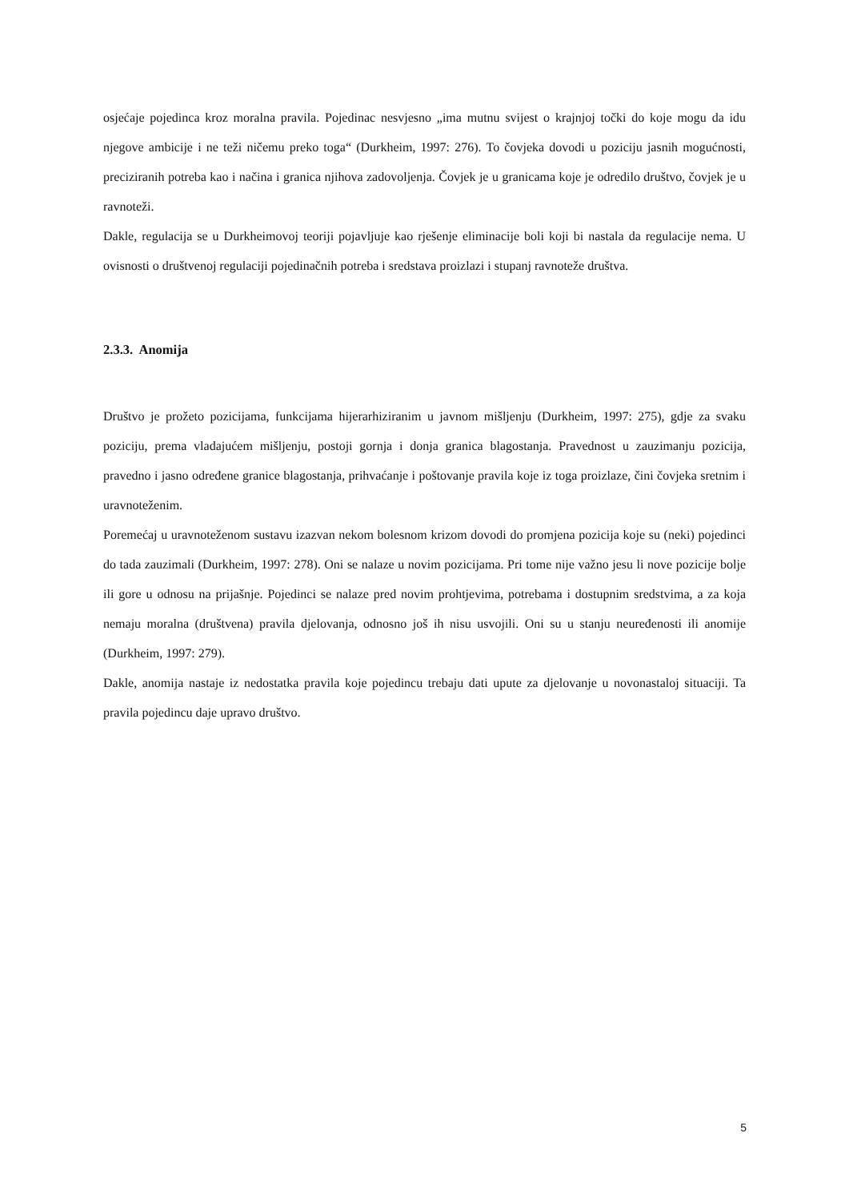osjećaje pojedinca kroz moralna pravila. Pojedinac nesvjesno „ima mutnu svijest o krajnjoj točki do koje mogu da idu njegove ambicije i ne teži ničemu preko toga“ (Durkheim, 1997: 276). To čovjeka dovodi u poziciju jasnih mogućnosti, preciziranih potreba kao i načina i granica njihova zadovoljenja. Čovjek je u granicama koje je odredilo društvo, čovjek je u ravnoteži.
Dakle, regulacija se u Durkheimovoj teoriji pojavljuje kao rješenje eliminacije boli koji bi nastala da regulacije nema. U ovisnosti o društvenoj regulaciji pojedinačnih potreba i sredstava proizlazi i stupanj ravnoteže društva.
2.3.3. Anomija
Društvo je prožeto pozicijama, funkcijama hijerarhiziranim u javnom mišljenju (Durkheim, 1997: 275), gdje za svaku poziciju, prema vladajućem mišljenju, postoji gornja i donja granica blagostanja. Pravednost u zauzimanju pozicija, pravedno i jasno određene granice blagostanja, prihvaćanje i poštovanje pravila koje iz toga proizlaze, čini čovjeka sretnim i uravnoteženim.
Poremećaj u uravnoteženom sustavu izazvan nekom bolesnom krizom dovodi do promjena pozicija koje su (neki) pojedinci do tada zauzimali (Durkheim, 1997: 278). Oni se nalaze u novim pozicijama. Pri tome nije važno jesu li nove pozicije bolje ili gore u odnosu na prijašnje. Pojedinci se nalaze pred novim prohtjevima, potrebama i dostupnim sredstvima, a za koja nemaju moralna (društvena) pravila djelovanja, odnosno još ih nisu usvojili. Oni su u stanju neuređenosti ili anomije (Durkheim, 1997: 279).
Dakle, anomija nastaje iz nedostatka pravila koje pojedincu trebaju dati upute za djelovanje u novonastaloj situaciji. Ta pravila pojedincu daje upravo društvo.
5